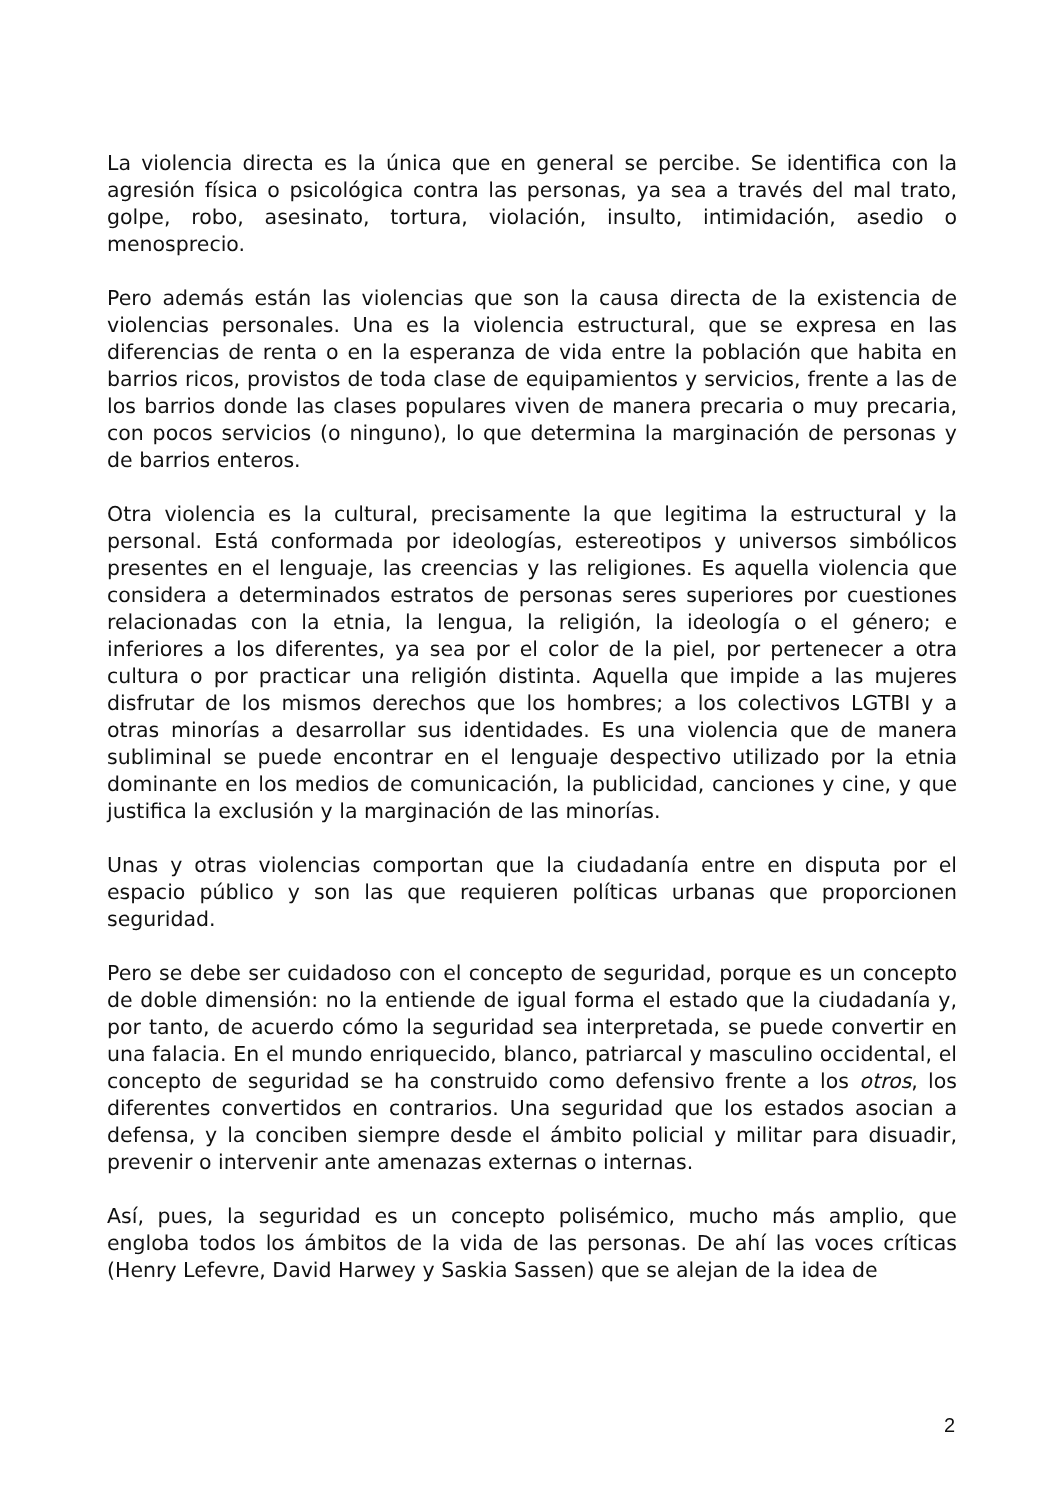La violencia directa es la única que en general se percibe. Se identifica con la agresión física o psicológica contra las personas, ya sea a través del mal trato, golpe, robo, asesinato, tortura, violación, insulto, intimidación, asedio o menosprecio.
Pero además están las violencias que son la causa directa de la existencia de violencias personales. Una es la violencia estructural, que se expresa en las diferencias de renta o en la esperanza de vida entre la población que habita en barrios ricos, provistos de toda clase de equipamientos y servicios, frente a las de los barrios donde las clases populares viven de manera precaria o muy precaria, con pocos servicios (o ninguno), lo que determina la marginación de personas y de barrios enteros.
Otra violencia es la cultural, precisamente la que legitima la estructural y la personal. Está conformada por ideologías, estereotipos y universos simbólicos presentes en el lenguaje, las creencias y las religiones. Es aquella violencia que considera a determinados estratos de personas seres superiores por cuestiones relacionadas con la etnia, la lengua, la religión, la ideología o el género; e inferiores a los diferentes, ya sea por el color de la piel, por pertenecer a otra cultura o por practicar una religión distinta. Aquella que impide a las mujeres disfrutar de los mismos derechos que los hombres; a los colectivos LGTBI y a otras minorías a desarrollar sus identidades. Es una violencia que de manera subliminal se puede encontrar en el lenguaje despectivo utilizado por la etnia dominante en los medios de comunicación, la publicidad, canciones y cine, y que justifica la exclusión y la marginación de las minorías.
Unas y otras violencias comportan que la ciudadanía entre en disputa por el espacio público y son las que requieren políticas urbanas que proporcionen seguridad.
Pero se debe ser cuidadoso con el concepto de seguridad, porque es un concepto de doble dimensión: no la entiende de igual forma el estado que la ciudadanía y, por tanto, de acuerdo cómo la seguridad sea interpretada, se puede convertir en una falacia. En el mundo enriquecido, blanco, patriarcal y masculino occidental, el concepto de seguridad se ha construido como defensivo frente a los otros, los diferentes convertidos en contrarios. Una seguridad que los estados asocian a defensa, y la conciben siempre desde el ámbito policial y militar para disuadir, prevenir o intervenir ante amenazas externas o internas.
Así, pues, la seguridad es un concepto polisémico, mucho más amplio, que engloba todos los ámbitos de la vida de las personas. De ahí las voces críticas (Henry Lefevre, David Harwey y Saskia Sassen) que se alejan de la idea de
2